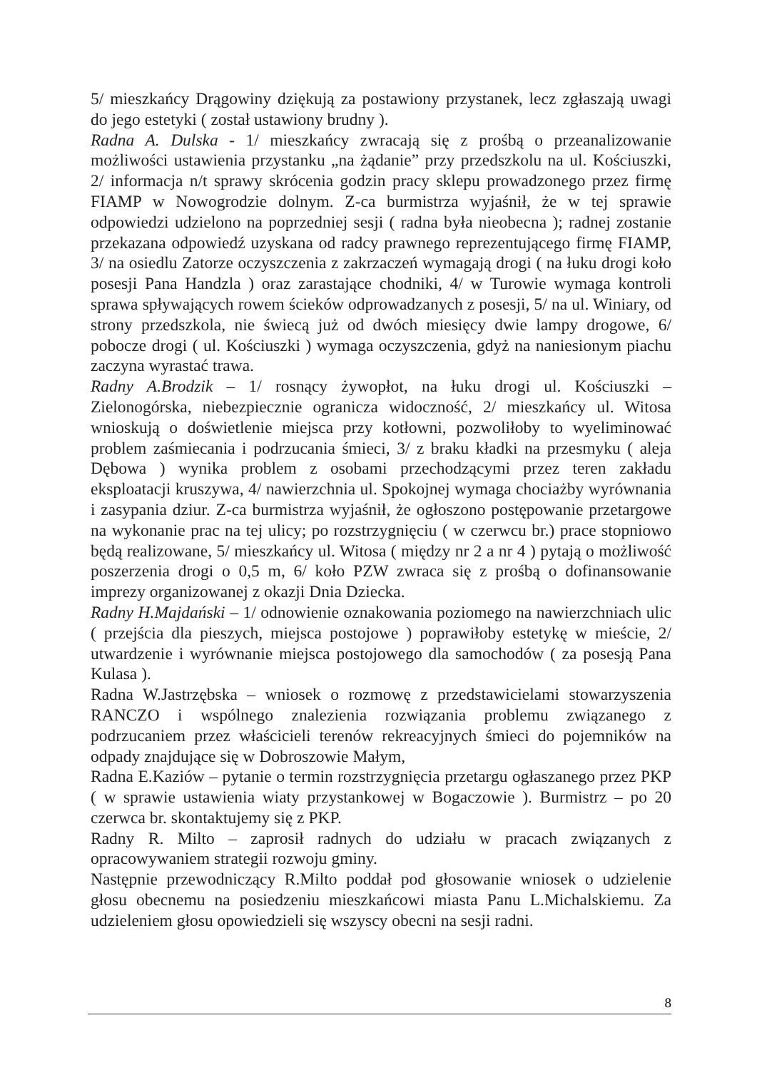5/ mieszkańcy Drągowiny dziękują za postawiony przystanek, lecz zgłaszają uwagi do jego estetyki ( został ustawiony brudny ).
Radna A. Dulska - 1/ mieszkańcy zwracają się z prośbą o przeanalizowanie możliwości ustawienia przystanku „na żądanie” przy przedszkolu na ul. Kościuszki, 2/ informacja n/t sprawy skrócenia godzin pracy sklepu prowadzonego przez firmę FIAMP w Nowogrodzie dolnym. Z-ca burmistrza wyjaśnił, że w tej sprawie odpowiedzi udzielono na poprzedniej sesji ( radna była nieobecna ); radnej zostanie przekazana odpowiedź uzyskana od radcy prawnego reprezentującego firmę FIAMP, 3/ na osiedlu Zatorze oczyszczenia z zakrzaczeń wymagają drogi ( na łuku drogi koło posesji Pana Handzla ) oraz zarastające chodniki, 4/ w Turowie wymaga kontroli sprawa spływających rowem ścieków odprowadzanych z posesji, 5/ na ul. Winiary, od strony przedszkola, nie świecą już od dwóch miesięcy dwie lampy drogowe, 6/ pobocze drogi ( ul. Kościuszki ) wymaga oczyszczenia, gdyż na naniesionym piachu zaczyna wyrastać trawa.
Radny A.Brodzik – 1/ rosnący żywopłot, na łuku drogi ul. Kościuszki – Zielonogórska, niebezpiecznie ogranicza widoczność, 2/ mieszkańcy ul. Witosa wnioskują o doświetlenie miejsca przy kotłowni, pozwoliłoby to wyeliminować problem zaśmiecania i podrzucania śmieci, 3/ z braku kładki na przesmyku ( aleja Dębowa ) wynika problem z osobami przechodzącymi przez teren zakładu eksploatacji kruszywa, 4/ nawierzchnia ul. Spokojnej wymaga chociażby wyrównania i zasypania dziur. Z-ca burmistrza wyjaśnił, że ogłoszono postępowanie przetargowe na wykonanie prac na tej ulicy; po rozstrzygnięciu ( w czerwcu br.) prace stopniowo będą realizowane, 5/ mieszkańcy ul. Witosa ( między nr 2 a nr 4 ) pytają o możliwość poszerzenia drogi o 0,5 m, 6/ koło PZW zwraca się z prośbą o dofinansowanie imprezy organizowanej z okazji Dnia Dziecka.
Radny H.Majdański – 1/ odnowienie oznakowania poziomego na nawierzchniach ulic ( przejścia dla pieszych, miejsca postojowe ) poprawiłoby estetykę w mieście, 2/ utwardzenie i wyrównanie miejsca postojowego dla samochodów ( za posesją Pana Kulasa ).
Radna W.Jastrzębska – wniosek o rozmowę z przedstawicielami stowarzyszenia RANCZO i wspólnego znalezienia rozwiązania problemu związanego z podrzucaniem przez właścicieli terenów rekreacyjnych śmieci do pojemników na odpady znajdujące się w Dobroszowie Małym,
Radna E.Kaziów – pytanie o termin rozstrzygnięcia przetargu ogłaszanego przez PKP ( w sprawie ustawienia wiaty przystankowej w Bogaczowie ). Burmistrz – po 20 czerwca br. skontaktujemy się z PKP.
Radny R. Milto – zaprosił radnych do udziału w pracach związanych z opracowywaniem strategii rozwoju gminy.
Następnie przewodniczący R.Milto poddał pod głosowanie wniosek o udzielenie głosu obecnemu na posiedzeniu mieszkańcowi miasta Panu L.Michalskiemu. Za udzieleniem głosu opowiedzieli się wszyscy obecni na sesji radni.
8